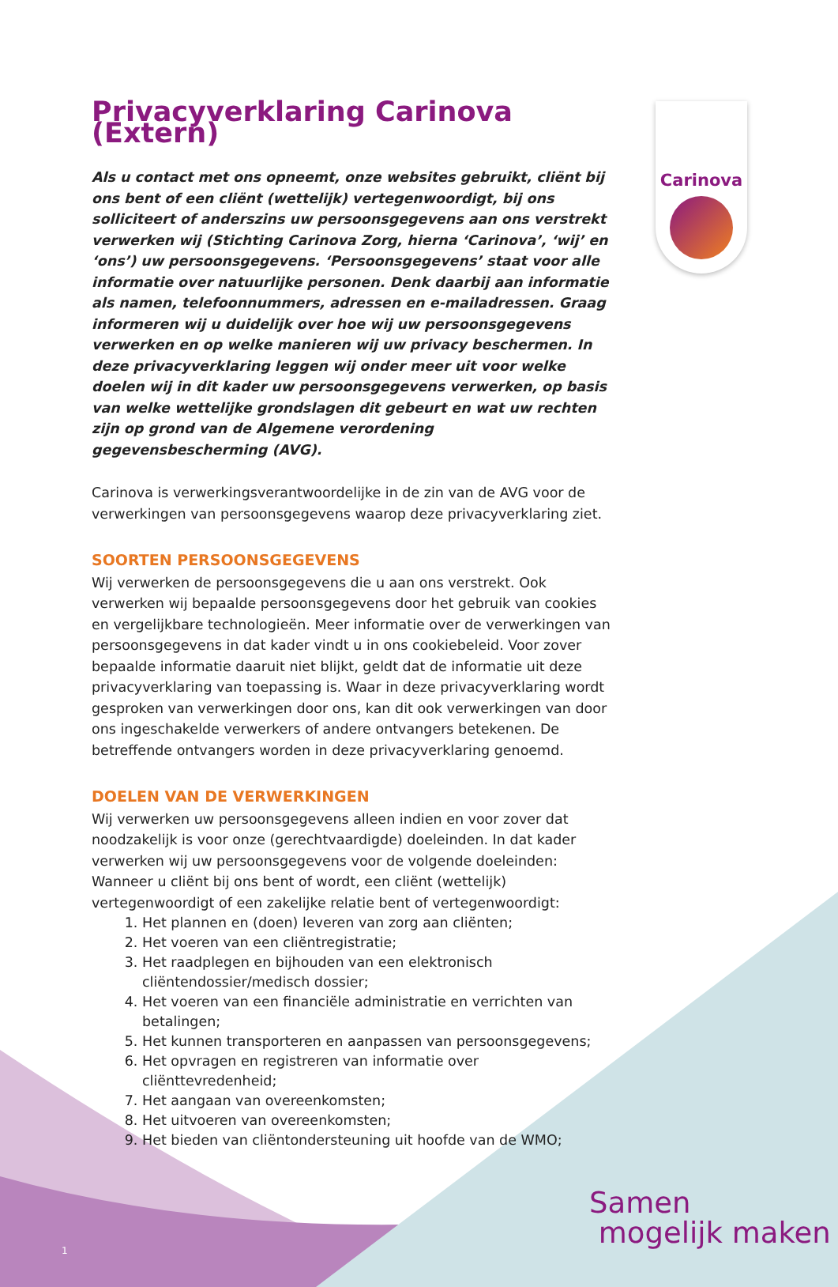Carinova
Privacyverklaring Carinova (Extern)
Als u contact met ons opneemt, onze websites gebruikt, cliënt bij ons bent of een cliënt (wettelijk) vertegenwoordigt, bij ons solliciteert of anderszins uw persoonsgegevens aan ons verstrekt verwerken wij (Stichting Carinova Zorg, hierna ‘Carinova’, ‘wij’ en ‘ons’) uw persoonsgegevens. ‘Persoonsgegevens’ staat voor alle informatie over natuurlijke personen. Denk daarbij aan informatie als namen, telefoonnummers, adressen en e-mailadressen. Graag informeren wij u duidelijk over hoe wij uw persoonsgegevens verwerken en op welke manieren wij uw privacy beschermen. In deze privacyverklaring leggen wij onder meer uit voor welke doelen wij in dit kader uw persoonsgegevens verwerken, op basis van welke wettelijke grondslagen dit gebeurt en wat uw rechten zijn op grond van de Algemene verordening gegevensbescherming (AVG).
Carinova is verwerkingsverantwoordelijke in de zin van de AVG voor de verwerkingen van persoonsgegevens waarop deze privacyverklaring ziet.
SOORTEN PERSOONSGEGEVENS
Wij verwerken de persoonsgegevens die u aan ons verstrekt. Ook verwerken wij bepaalde persoonsgegevens door het gebruik van cookies en vergelijkbare technologieën. Meer informatie over de verwerkingen van persoonsgegevens in dat kader vindt u in ons cookiebeleid. Voor zover bepaalde informatie daaruit niet blijkt, geldt dat de informatie uit deze privacyverklaring van toepassing is. Waar in deze privacyverklaring wordt gesproken van verwerkingen door ons, kan dit ook verwerkingen van door ons ingeschakelde verwerkers of andere ontvangers betekenen. De betreffende ontvangers worden in deze privacyverklaring genoemd.
DOELEN VAN DE VERWERKINGEN
Wij verwerken uw persoonsgegevens alleen indien en voor zover dat noodzakelijk is voor onze (gerechtvaardigde) doeleinden. In dat kader verwerken wij uw persoonsgegevens voor de volgende doeleinden:
Wanneer u cliënt bij ons bent of wordt, een cliënt (wettelijk) vertegenwoordigt of een zakelijke relatie bent of vertegenwoordigt:
1. Het plannen en (doen) leveren van zorg aan cliënten;
2. Het voeren van een cliëntregistratie;
3. Het raadplegen en bijhouden van een elektronisch cliëntendossier/medisch dossier;
4. Het voeren van een financiële administratie en verrichten van betalingen;
5. Het kunnen transporteren en aanpassen van persoonsgegevens;
6. Het opvragen en registreren van informatie over cliënttevredenheid;
7. Het aangaan van overeenkomsten;
8. Het uitvoeren van overeenkomsten;
9. Het bieden van cliëntondersteuning uit hoofde van de WMO;
Samen
mogelijk maken
1